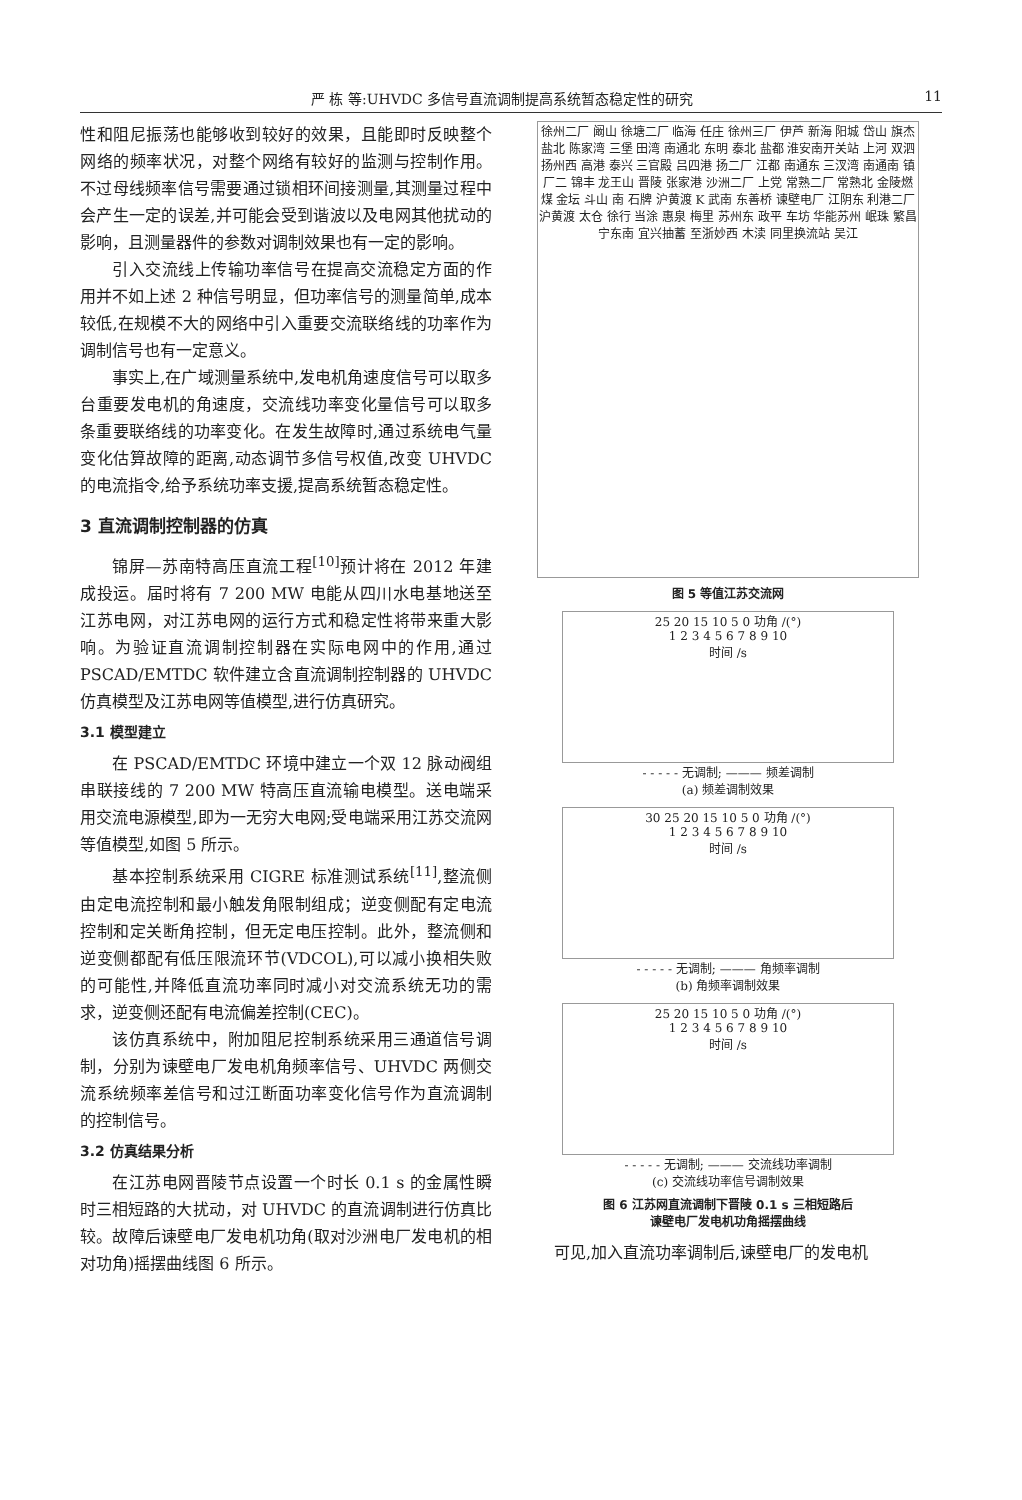严 栋 等:UHVDC 多信号直流调制提高系统暂态稳定性的研究 11
性和阻尼振荡也能够收到较好的效果，且能即时反映整个网络的频率状况，对整个网络有较好的监测与控制作用。不过母线频率信号需要通过锁相环间接测量,其测量过程中会产生一定的误差,并可能会受到谐波以及电网其他扰动的影响，且测量器件的参数对调制效果也有一定的影响。
引入交流线上传输功率信号在提高交流稳定方面的作用并不如上述 2 种信号明显，但功率信号的测量简单,成本较低,在规模不大的网络中引入重要交流联络线的功率作为调制信号也有一定意义。
事实上,在广域测量系统中,发电机角速度信号可以取多台重要发电机的角速度，交流线功率变化量信号可以取多条重要联络线的功率变化。在发生故障时,通过系统电气量变化估算故障的距离,动态调节多信号权值,改变 UHVDC 的电流指令,给予系统功率支援,提高系统暂态稳定性。
3 直流调制控制器的仿真
锦屏—苏南特高压直流工程<sup>[10]</sup>预计将在 2012 年建成投运。届时将有 7 200 MW 电能从四川水电基地送至江苏电网，对江苏电网的运行方式和稳定性将带来重大影响。为验证直流调制控制器在实际电网中的作用,通过 PSCAD/EMTDC 软件建立含直流调制控制器的 UHVDC 仿真模型及江苏电网等值模型,进行仿真研究。
3.1 模型建立
在 PSCAD/EMTDC 环境中建立一个双 12 脉动阀组串联接线的 7 200 MW 特高压直流输电模型。送电端采用交流电源模型,即为一无穷大电网;受电端采用江苏交流网等值模型,如图 5 所示。
基本控制系统采用 CIGRE 标准测试系统<sup>[11]</sup>,整流侧由定电流控制和最小触发角限制组成；逆变侧配有定电流控制和定关断角控制，但无定电压控制。此外，整流侧和逆变侧都配有低压限流环节(VDCOL),可以减小换相失败的可能性,并降低直流功率同时减小对交流系统无功的需求，逆变侧还配有电流偏差控制(CEC)。
该仿真系统中，附加阻尼控制系统采用三通道信号调制，分别为谏壁电厂发电机角频率信号、UHVDC 两侧交流系统频率差信号和过江断面功率变化信号作为直流调制的控制信号。
3.2 仿真结果分析
在江苏电网晋陵节点设置一个时长 0.1 s 的金属性瞬时三相短路的大扰动，对 UHVDC 的直流调制进行仿真比较。故障后谏壁电厂发电机功角(取对沙洲电厂发电机的相对功角)摇摆曲线图 6 所示。
徐州二厂 阚山 徐塘二厂 临海 任庄 徐州三厂 伊芦 新海 阳城 岱山 旗杰 盐北 陈家湾 三堡 田湾 南通北 东明 泰北 盐都 淮安南开关站 上河 双泗 扬州西 高港 泰兴 三官殿 吕四港 扬二厂 江都 南通东 三汊湾 南通南 镇厂二 锦丰 龙王山 晋陵 张家港 沙洲二厂 上党 常熟二厂 常熟北 金陵燃煤 金坛 斗山 南 石牌 沪黄渡 K 武南 东善桥 谏壁电厂 江阴东 利港二厂 沪黄渡 太仓 徐行 当涂 惠泉 梅里 苏州东 政平 车坊 华能苏州 岷珠 繁昌 宁东南 宜兴抽蓄 至浙妙西 木渎 同里换流站 吴江
图 5 等值江苏交流网
25 20 15 10 5 0 功角 /(°)
1 2 3 4 5 6 7 8 9 10
时间 /s
- - - - - 无调制; ——— 频差调制
(a) 频差调制效果
30 25 20 15 10 5 0 功角 /(°)
1 2 3 4 5 6 7 8 9 10
时间 /s
- - - - - 无调制; ——— 角频率调制
(b) 角频率调制效果
25 20 15 10 5 0 功角 /(°)
1 2 3 4 5 6 7 8 9 10
时间 /s
- - - - - 无调制; ——— 交流线功率调制
(c) 交流线功率信号调制效果
图 6 江苏网直流调制下晋陵 0.1 s 三相短路后
谏壁电厂发电机功角摇摆曲线
可见,加入直流功率调制后,谏壁电厂的发电机